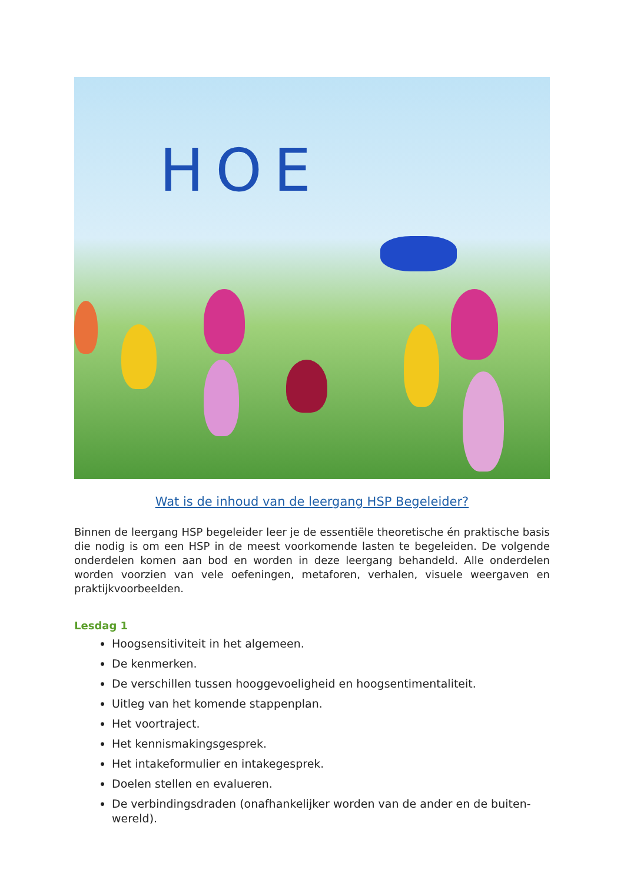HOE
Wat is de inhoud van de leergang HSP Begeleider?
Binnen de leergang HSP begeleider leer je de essentiële theoretische én praktische basis die nodig is om een HSP in de meest voorkomende lasten te begeleiden. De volgende onderdelen komen aan bod en worden in deze leergang behandeld. Alle onderdelen worden voorzien van vele oefeningen, metaforen, verhalen, visuele weergaven en praktijkvoorbeelden.
Lesdag 1
Hoogsensitiviteit in het algemeen.
De kenmerken.
De verschillen tussen hooggevoeligheid en hoogsentimentaliteit.
Uitleg van het komende stappenplan.
Het voortraject.
Het kennismakingsgesprek.
Het intakeformulier en intakegesprek.
Doelen stellen en evalueren.
De verbindingsdraden (onafhankelijker worden van de ander en de buiten-wereld).